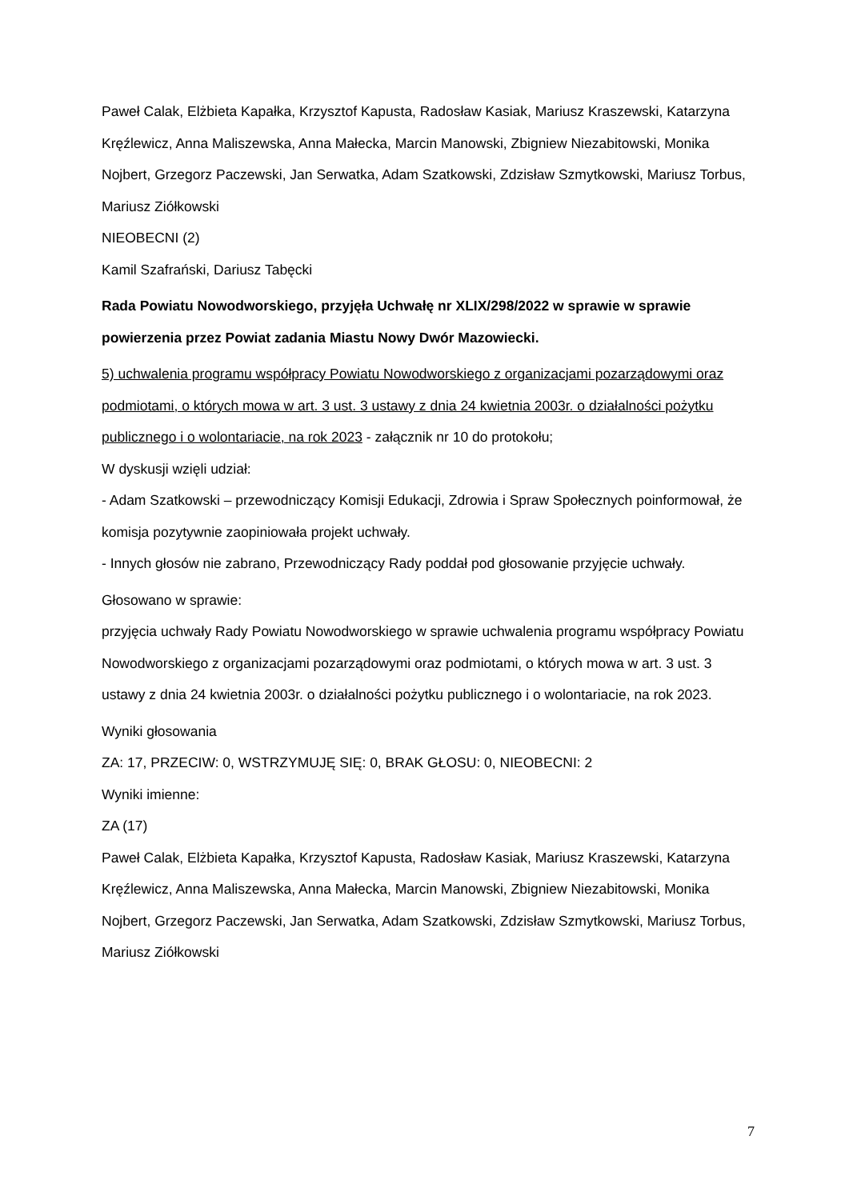Paweł Calak, Elżbieta Kapałka, Krzysztof Kapusta, Radosław Kasiak, Mariusz Kraszewski, Katarzyna Kręźlewicz, Anna Maliszewska, Anna Małecka, Marcin Manowski, Zbigniew Niezabitowski, Monika Nojbert, Grzegorz Paczewski, Jan Serwatka, Adam Szatkowski, Zdzisław Szmytkowski, Mariusz Torbus, Mariusz Ziółkowski
NIEOBECNI (2)
Kamil Szafrański, Dariusz Tabęcki
Rada Powiatu Nowodworskiego, przyjęła Uchwałę nr XLIX/298/2022 w sprawie w sprawie powierzenia przez Powiat zadania Miastu Nowy Dwór Mazowiecki.
5) uchwalenia programu współpracy Powiatu Nowodworskiego z organizacjami pozarządowymi oraz podmiotami, o których mowa w art. 3 ust. 3 ustawy z dnia 24 kwietnia 2003r. o działalności pożytku publicznego i o wolontariacie, na rok 2023 - załącznik nr 10 do protokołu;
W dyskusji wzięli udział:
- Adam Szatkowski – przewodniczący Komisji Edukacji, Zdrowia i Spraw Społecznych poinformował, że komisja pozytywnie zaopiniowała projekt uchwały.
- Innych głosów nie zabrano, Przewodniczący Rady poddał pod głosowanie przyjęcie uchwały.
Głosowano w sprawie:
przyjęcia uchwały Rady Powiatu Nowodworskiego w sprawie uchwalenia programu współpracy Powiatu Nowodworskiego z organizacjami pozarządowymi oraz podmiotami, o których mowa w art. 3 ust. 3 ustawy z dnia 24 kwietnia 2003r. o działalności pożytku publicznego i o wolontariacie, na rok 2023.
Wyniki głosowania
ZA: 17, PRZECIW: 0, WSTRZYMUJĘ SIĘ: 0, BRAK GŁOSU: 0, NIEOBECNI: 2
Wyniki imienne:
ZA (17)
Paweł Calak, Elżbieta Kapałka, Krzysztof Kapusta, Radosław Kasiak, Mariusz Kraszewski, Katarzyna Kręźlewicz, Anna Maliszewska, Anna Małecka, Marcin Manowski, Zbigniew Niezabitowski, Monika Nojbert, Grzegorz Paczewski, Jan Serwatka, Adam Szatkowski, Zdzisław Szmytkowski, Mariusz Torbus, Mariusz Ziółkowski
7